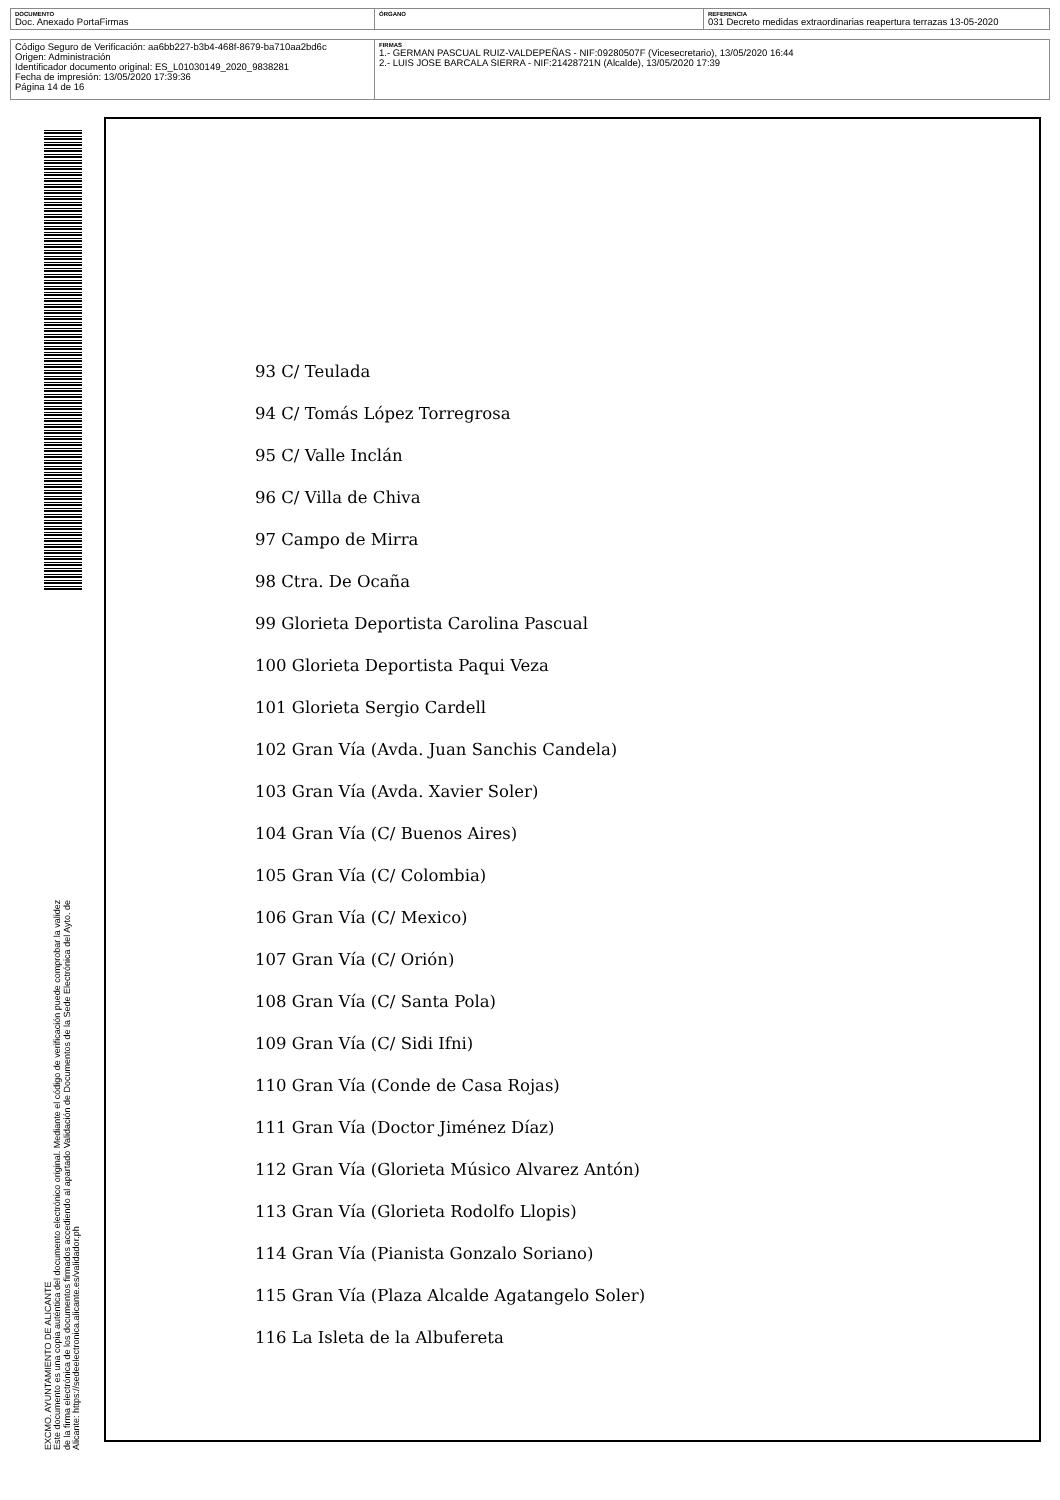| DOCUMENTO Doc. Anexado PortaFirmas | ÓRGANO | REFERENCIA 031 Decreto medidas extraordinarias reapertura terrazas 13-05-2020 |
| Código Seguro de Verificación: aa6bb227-b3b4-468f-8679-ba710aa2bd6c Origen: Administración Identificador documento original: ES_L01030149_2020_9838281 Fecha de impresión: 13/05/2020 17:39:36 Página 14 de 16 | FIRMAS 1.- GERMAN PASCUAL RUIZ-VALDEPEÑAS - NIF:09280507F (Vicesecretario), 13/05/2020 16:44 2.- LUIS JOSE BARCALA SIERRA - NIF:21428721N (Alcalde), 13/05/2020 17:39 |
EXCMO. AYUNTAMIENTO DE ALICANTE
Este documento es una copia auténtica del documento electrónico original. Mediante el código de verificación puede comprobar la validez
de la firma electrónica de los documentos firmados accediendo al apartado Validación de Documentos de la Sede Electrónica del Ayto. de
Alicante: https://sedeelectronica.alicante.es/validador.ph
93 C/ Teulada
94 C/ Tomás López Torregrosa
95 C/ Valle Inclán
96 C/ Villa de Chiva
97 Campo de Mirra
98 Ctra. De Ocaña
99 Glorieta Deportista Carolina Pascual
100 Glorieta Deportista Paqui Veza
101 Glorieta Sergio Cardell
102 Gran Vía (Avda. Juan Sanchis Candela)
103 Gran Vía (Avda. Xavier Soler)
104 Gran Vía (C/ Buenos Aires)
105 Gran Vía (C/ Colombia)
106 Gran Vía (C/ Mexico)
107 Gran Vía (C/ Orión)
108 Gran Vía (C/ Santa Pola)
109 Gran Vía (C/ Sidi Ifni)
110 Gran Vía (Conde de Casa Rojas)
111 Gran Vía (Doctor Jiménez Díaz)
112 Gran Vía (Glorieta Músico Alvarez Antón)
113 Gran Vía (Glorieta Rodolfo Llopis)
114 Gran Vía (Pianista Gonzalo Soriano)
115 Gran Vía (Plaza Alcalde Agatangelo Soler)
116 La Isleta de la Albufereta